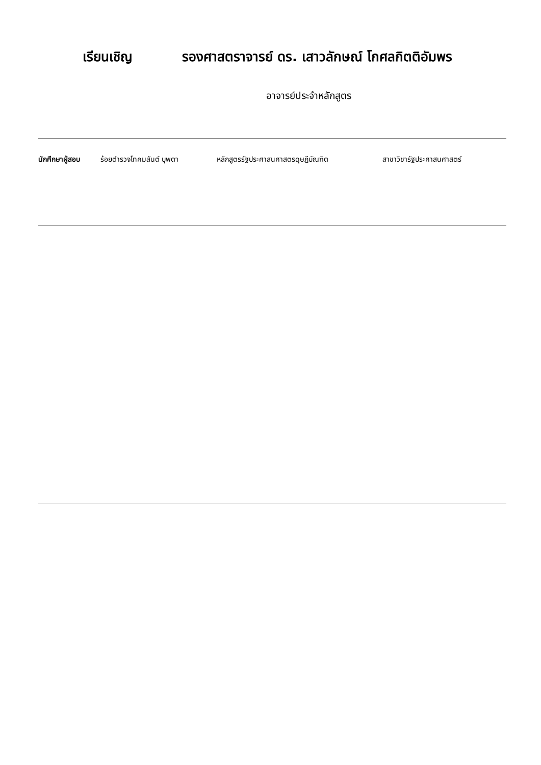เรียนเชิญ รองศาสตราจารย์ ดร. เสาวลักษณ์ โกศลกิตติอัมพร
อาจารย์ประจำหลักสูตร
นักศึกษาผู้สอบ ร้อยตำรวจโทคมสันต์ บุพตา หลักสูตรรัฐประศาสนศาสตรดุษฎีบัณฑิต สาขาวิชารัฐประศาสนศาสตร์